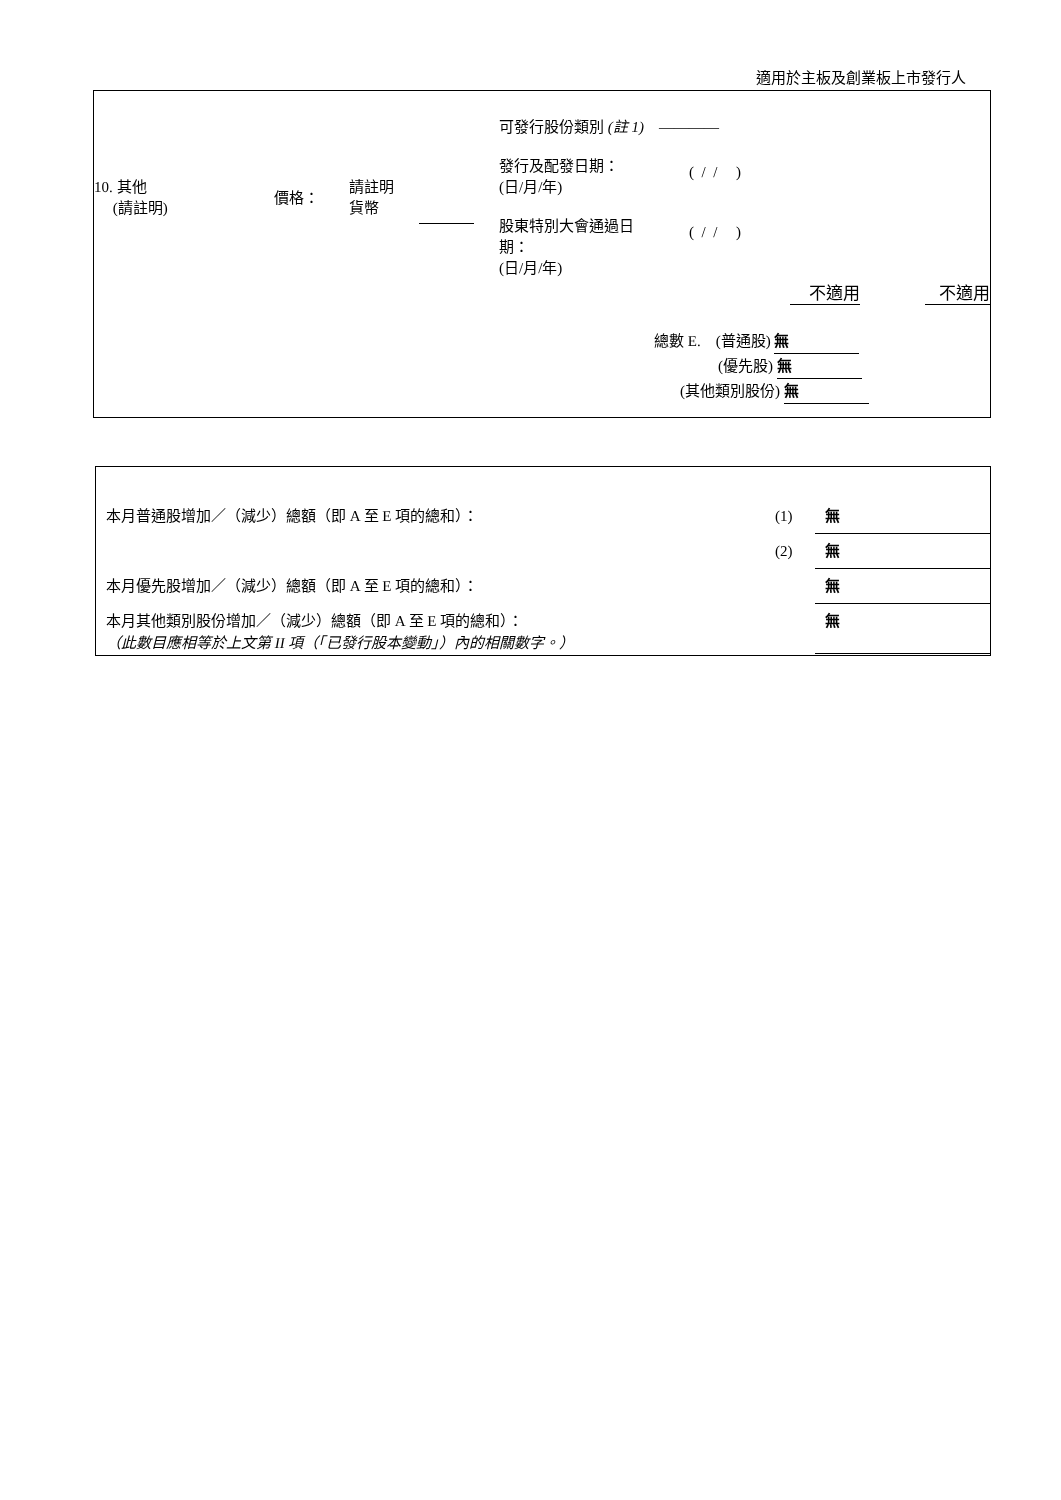適用於主板及創業板上市發行人
| 10. 其他 (請註明) | 價格： | 請註明 貨幣 | | 可發行股份類別 (註 1) ———— 發行及配發日期： (日/月/年) ( / / ) 股東特別大會通過日 期： (日/月/年) ( / / ) |
不適用 不適用
總數 E. (普通股) 無
(優先股) 無
(其他類別股份) 無
| 本月普通股增加／（減少）總額（即 A 至 E 項的總和）： | (1) | 無 |
| | (2) | 無 |
| 本月優先股增加／（減少）總額（即 A 至 E 項的總和）： | | 無 |
| 本月其他類別股份增加／（減少）總額（即 A 至 E 項的總和）： （此數目應相等於上文第 II 項（「已發行股本變動」）內的相關數字。） | | 無 |